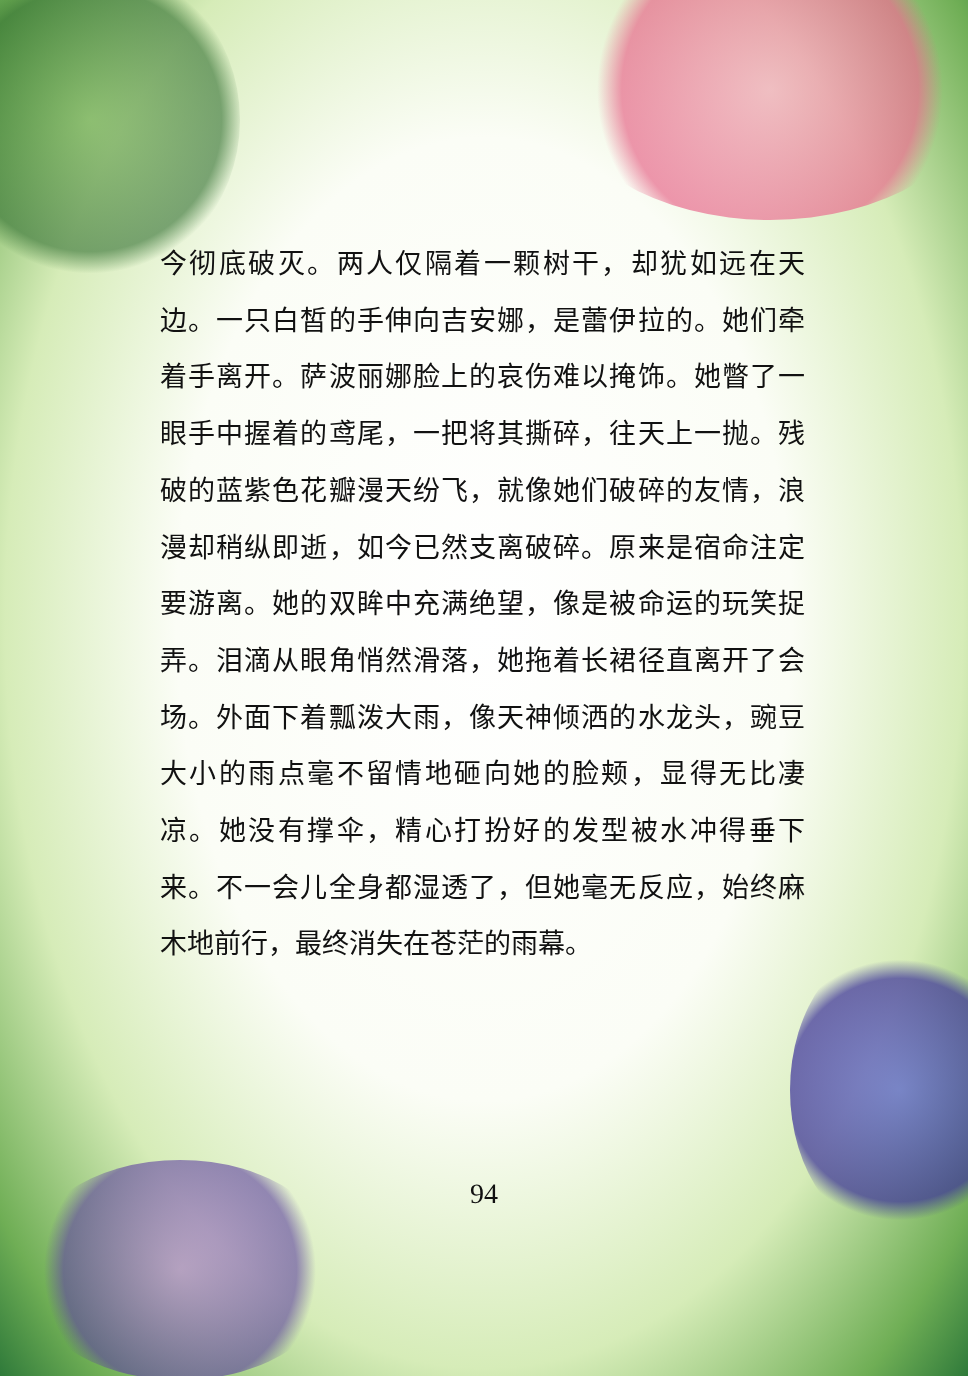今彻底破灭。两人仅隔着一颗树干，却犹如远在天边。一只白皙的手伸向吉安娜，是蕾伊拉的。她们牵着手离开。萨波丽娜脸上的哀伤难以掩饰。她瞥了一眼手中握着的鸢尾，一把将其撕碎，往天上一抛。残破的蓝紫色花瓣漫天纷飞，就像她们破碎的友情，浪漫却稍纵即逝，如今已然支离破碎。原来是宿命注定要游离。她的双眸中充满绝望，像是被命运的玩笑捉弄。泪滴从眼角悄然滑落，她拖着长裙径直离开了会场。外面下着瓢泼大雨，像天神倾洒的水龙头，豌豆大小的雨点毫不留情地砸向她的脸颊，显得无比凄凉。她没有撑伞，精心打扮好的发型被水冲得垂下来。不一会儿全身都湿透了，但她毫无反应，始终麻木地前行，最终消失在苍茫的雨幕。
94